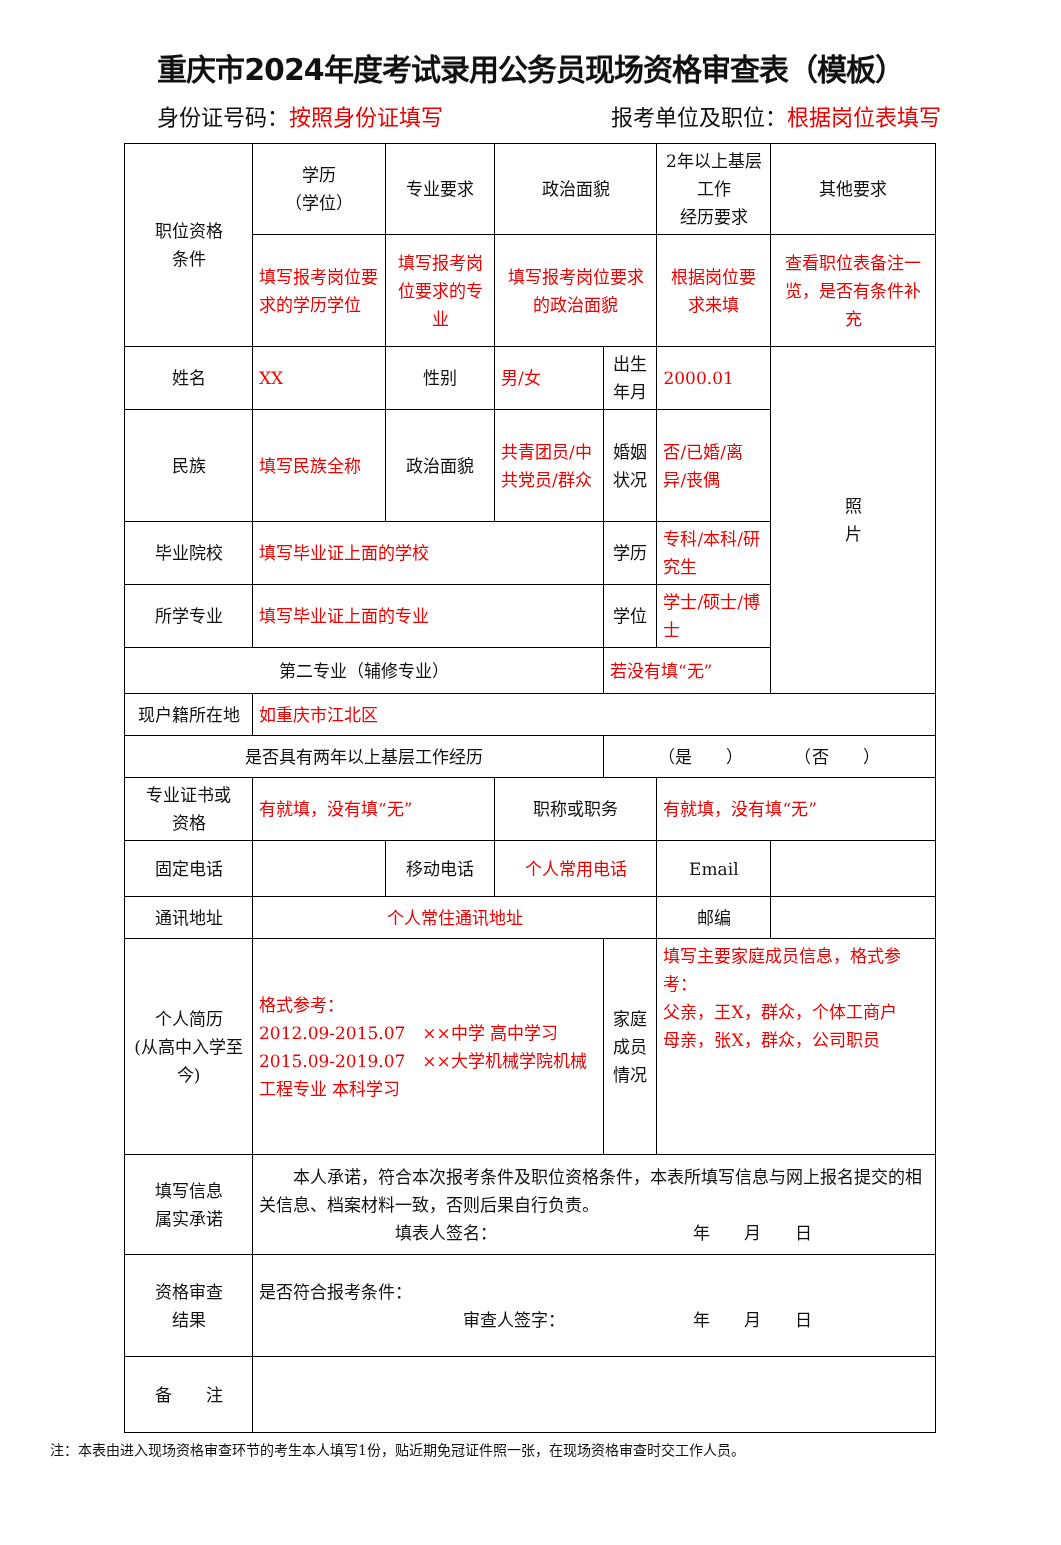重庆市2024年度考试录用公务员现场资格审查表（模板）
身份证号码：按照身份证填写 报考单位及职位：根据岗位表填写
| 职位资格 条件 | 学历 （学位） | 专业要求 | 政治面貌 | | 2年以上基层工作 经历要求 | | 其他要求 |
| | 填写报考岗位要求的学历学位 | 填写报考岗位要求的专业 | 填写报考岗位要求的政治面貌 | | 根据岗位要求来填 | | 查看职位表备注一览，是否有条件补充 |
| 姓名 | XX | 性别 | 男/女 | 出生年月 | 2000.01 | 照 片 | |
| 民族 | 填写民族全称 | 政治面貌 | 共青团员/中共党员/群众 | 婚姻状况 | 否/已婚/离异/丧偶 | | |
| 毕业院校 | 填写毕业证上面的学校 | | | 学历 | 专科/本科/研究生 | | |
| 所学专业 | 填写毕业证上面的专业 | | | 学位 | 学士/硕士/博士 | | |
| 第二专业（辅修专业） | | | | 若没有填“无” | | | |
| 现户籍所在地 | 如重庆市江北区 | | | | | | |
| 是否具有两年以上基层工作经历 | | | | （是 ） （否 ） | | | |
| 专业证书或 资格 | 有就填，没有填“无” | | 职称或职务 | | 有就填，没有填“无” | | |
| 固定电话 | | 移动电话 | 个人常用电话 | | Email | | |
| 通讯地址 | 个人常住通讯地址 | | | | 邮编 | | |
| 个人简历 (从高中入学至今) | 格式参考： 2012.09-2015.07 ××中学 高中学习 2015.09-2019.07 ××大学机械学院机械工程专业 本科学习 | | | 家庭 成员 情况 | 填写主要家庭成员信息，格式参考： 父亲，王X，群众，个体工商户 母亲，张X，群众，公司职员 | | |
| 填写信息 属实承诺 | 本人承诺，符合本次报考条件及职位资格条件，本表所填写信息与网上报名提交的相关信息、档案材料一致，否则后果自行负责。 填表人签名： 年 月 日 | | | | | | |
| 资格审查 结果 | 是否符合报考条件： 审查人签字： 年 月 日 | | | | | | |
| 备 注 | | | | | | | |
注：本表由进入现场资格审查环节的考生本人填写1份，贴近期免冠证件照一张，在现场资格审查时交工作人员。